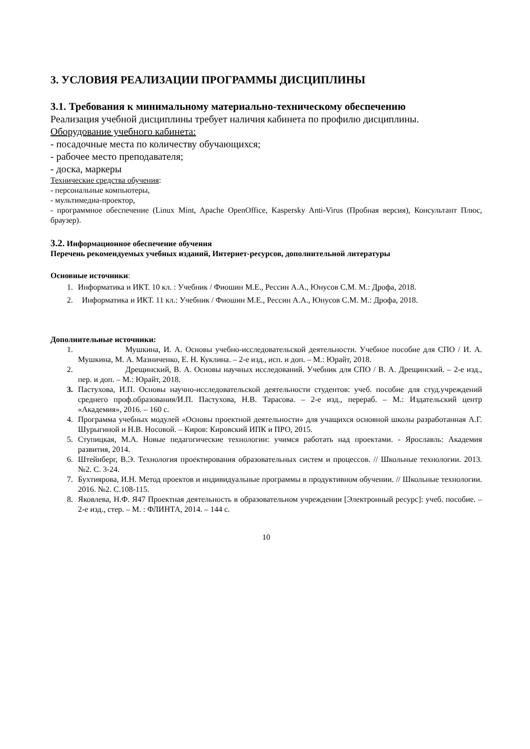3. УСЛОВИЯ РЕАЛИЗАЦИИ ПРОГРАММЫ ДИСЦИПЛИНЫ
3.1. Требования к минимальному материально-техническому обеспечению
Реализация учебной дисциплины требует наличия кабинета по профилю дисциплины.
Оборудование учебного кабинета:
- посадочные места по количеству обучающихся;
- рабочее место преподавателя;
- доска, маркеры
Технические средства обучения:
- персональные компьютеры,
- мультимедиа-проектор,
- программное обеспечение (Linux Mint, Apache OpenOffice, Kaspersky Anti-Virus (Пробная версия), Консультант Плюс, браузер).
3.2. Информационное обеспечение обучения
Перечень рекомендуемых учебных изданий, Интернет-ресурсов, дополнительной литературы
Основные источники:
1. Информатика и ИКТ. 10 кл. : Учебник / Фиошин М.Е., Рессин А.А., Юнусов С.М. М.: Дрофа, 2018.
2. Информатика и ИКТ. 11 кл.: Учебник / Фиошин М.Е., Рессин А.А., Юнусов С.М. М.: Дрофа, 2018.
Дополнительные источники:
1. Мушкина, И. А. Основы учебно-исследовательской деятельности. Учебное пособие для СПО / И. А. Мушкина, М. А. Мазниченко, Е. Н. Куклина. – 2-е изд., исп. и доп. – М.: Юрайт, 2018.
2. Дрещинский, В. А. Основы научных исследований. Учебник для СПО / В. А. Дрещинский. – 2-е изд., пер. и доп. – М.: Юрайт, 2018.
3. Пастухова, И.П. Основы научно-исследовательской деятельности студентов: учеб. пособие для студ.учреждений среднего проф.образования/И.П. Пастухова, Н.В. Тарасова. – 2-е изд., перераб. – М.: Издательский центр «Академия», 2016. – 160 с.
4. Программа учебных модулей «Основы проектной деятельности» для учащихся основной школы разработанная А.Г. Шурыгиной и Н.В. Носовой. – Киров: Кировский ИПК и ПРО, 2015.
5. Ступицкая, М.А. Новые педагогические технологии: учимся работать над проектами. - Ярославль: Академия развития, 2014.
6. Штейнберг, В.Э. Технология проектирования образовательных систем и процессов. // Школьные технологии. 2013. №2. С. 3-24.
7. Бухтиярова, И.Н. Метод проектов и индивидуальные программы в продуктивном обучении. // Школьные технологии. 2016. №2. С.108-115.
8. Яковлева, Н.Ф. Я47 Проектная деятельность в образовательном учреждении [Электронный ресурс]: учеб. пособие. – 2-е изд., стер. – М. : ФЛИНТА, 2014. – 144 с.
10